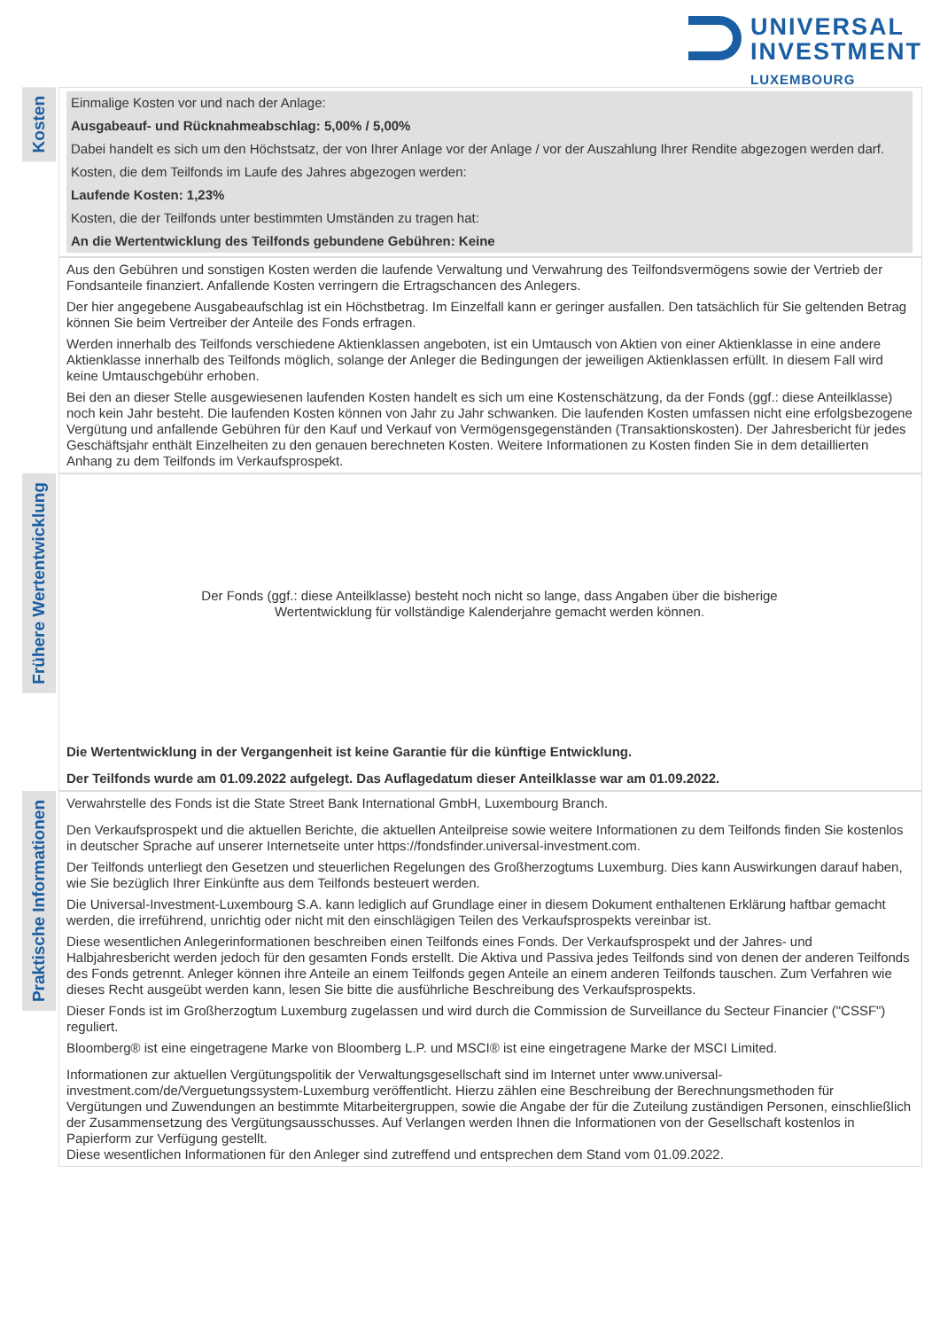UNIVERSAL
INVESTMENT
LUXEMBOURG
Kosten
Einmalige Kosten vor und nach der Anlage:
Ausgabeauf- und Rücknahmeabschlag: 5,00% / 5,00%
Dabei handelt es sich um den Höchstsatz, der von Ihrer Anlage vor der Anlage / vor der Auszahlung Ihrer Rendite abgezogen werden darf.
Kosten, die dem Teilfonds im Laufe des Jahres abgezogen werden:
Laufende Kosten: 1,23%
Kosten, die der Teilfonds unter bestimmten Umständen zu tragen hat:
An die Wertentwicklung des Teilfonds gebundene Gebühren: Keine
Aus den Gebühren und sonstigen Kosten werden die laufende Verwaltung und Verwahrung des Teilfondsvermögens sowie der Vertrieb der Fondsanteile finanziert. Anfallende Kosten verringern die Ertragschancen des Anlegers.
Der hier angegebene Ausgabeaufschlag ist ein Höchstbetrag. Im Einzelfall kann er geringer ausfallen. Den tatsächlich für Sie geltenden Betrag können Sie beim Vertreiber der Anteile des Fonds erfragen.
Werden innerhalb des Teilfonds verschiedene Aktienklassen angeboten, ist ein Umtausch von Aktien von einer Aktienklasse in eine andere Aktienklasse innerhalb des Teilfonds möglich, solange der Anleger die Bedingungen der jeweiligen Aktienklassen erfüllt. In diesem Fall wird keine Umtauschgebühr erhoben.
Bei den an dieser Stelle ausgewiesenen laufenden Kosten handelt es sich um eine Kostenschätzung, da der Fonds (ggf.: diese Anteilklasse) noch kein Jahr besteht. Die laufenden Kosten können von Jahr zu Jahr schwanken. Die laufenden Kosten umfassen nicht eine erfolgsbezogene Vergütung und anfallende Gebühren für den Kauf und Verkauf von Vermögensgegenständen (Transaktionskosten). Der Jahresbericht für jedes Geschäftsjahr enthält Einzelheiten zu den genauen berechneten Kosten. Weitere Informationen zu Kosten finden Sie in dem detaillierten Anhang zu dem Teilfonds im Verkaufsprospekt.
Frühere Wertentwicklung
Der Fonds (ggf.: diese Anteilklasse) besteht noch nicht so lange, dass Angaben über die bisherige
Wertentwicklung für vollständige Kalenderjahre gemacht werden können.
Die Wertentwicklung in der Vergangenheit ist keine Garantie für die künftige Entwicklung.
Der Teilfonds wurde am 01.09.2022 aufgelegt. Das Auflagedatum dieser Anteilklasse war am 01.09.2022.
Praktische Informationen
Verwahrstelle des Fonds ist die State Street Bank International GmbH, Luxembourg Branch.
Den Verkaufsprospekt und die aktuellen Berichte, die aktuellen Anteilpreise sowie weitere Informationen zu dem Teilfonds finden Sie kostenlos in deutscher Sprache auf unserer Internetseite unter https://fondsfinder.universal-investment.com.
Der Teilfonds unterliegt den Gesetzen und steuerlichen Regelungen des Großherzogtums Luxemburg. Dies kann Auswirkungen darauf haben, wie Sie bezüglich Ihrer Einkünfte aus dem Teilfonds besteuert werden.
Die Universal-Investment-Luxembourg S.A. kann lediglich auf Grundlage einer in diesem Dokument enthaltenen Erklärung haftbar gemacht werden, die irreführend, unrichtig oder nicht mit den einschlägigen Teilen des Verkaufsprospekts vereinbar ist.
Diese wesentlichen Anlegerinformationen beschreiben einen Teilfonds eines Fonds. Der Verkaufsprospekt und der Jahres- und Halbjahresbericht werden jedoch für den gesamten Fonds erstellt. Die Aktiva und Passiva jedes Teilfonds sind von denen der anderen Teilfonds des Fonds getrennt. Anleger können ihre Anteile an einem Teilfonds gegen Anteile an einem anderen Teilfonds tauschen. Zum Verfahren wie dieses Recht ausgeübt werden kann, lesen Sie bitte die ausführliche Beschreibung des Verkaufsprospekts.
Dieser Fonds ist im Großherzogtum Luxemburg zugelassen und wird durch die Commission de Surveillance du Secteur Financier ("CSSF") reguliert.
Bloomberg® ist eine eingetragene Marke von Bloomberg L.P. und MSCI® ist eine eingetragene Marke der MSCI Limited.
Informationen zur aktuellen Vergütungspolitik der Verwaltungsgesellschaft sind im Internet unter www.universal-investment.com/de/Verguetungssystem-Luxemburg veröffentlicht. Hierzu zählen eine Beschreibung der Berechnungsmethoden für Vergütungen und Zuwendungen an bestimmte Mitarbeitergruppen, sowie die Angabe der für die Zuteilung zuständigen Personen, einschließlich der Zusammensetzung des Vergütungsausschusses. Auf Verlangen werden Ihnen die Informationen von der Gesellschaft kostenlos in Papierform zur Verfügung gestellt.
Diese wesentlichen Informationen für den Anleger sind zutreffend und entsprechen dem Stand vom 01.09.2022.